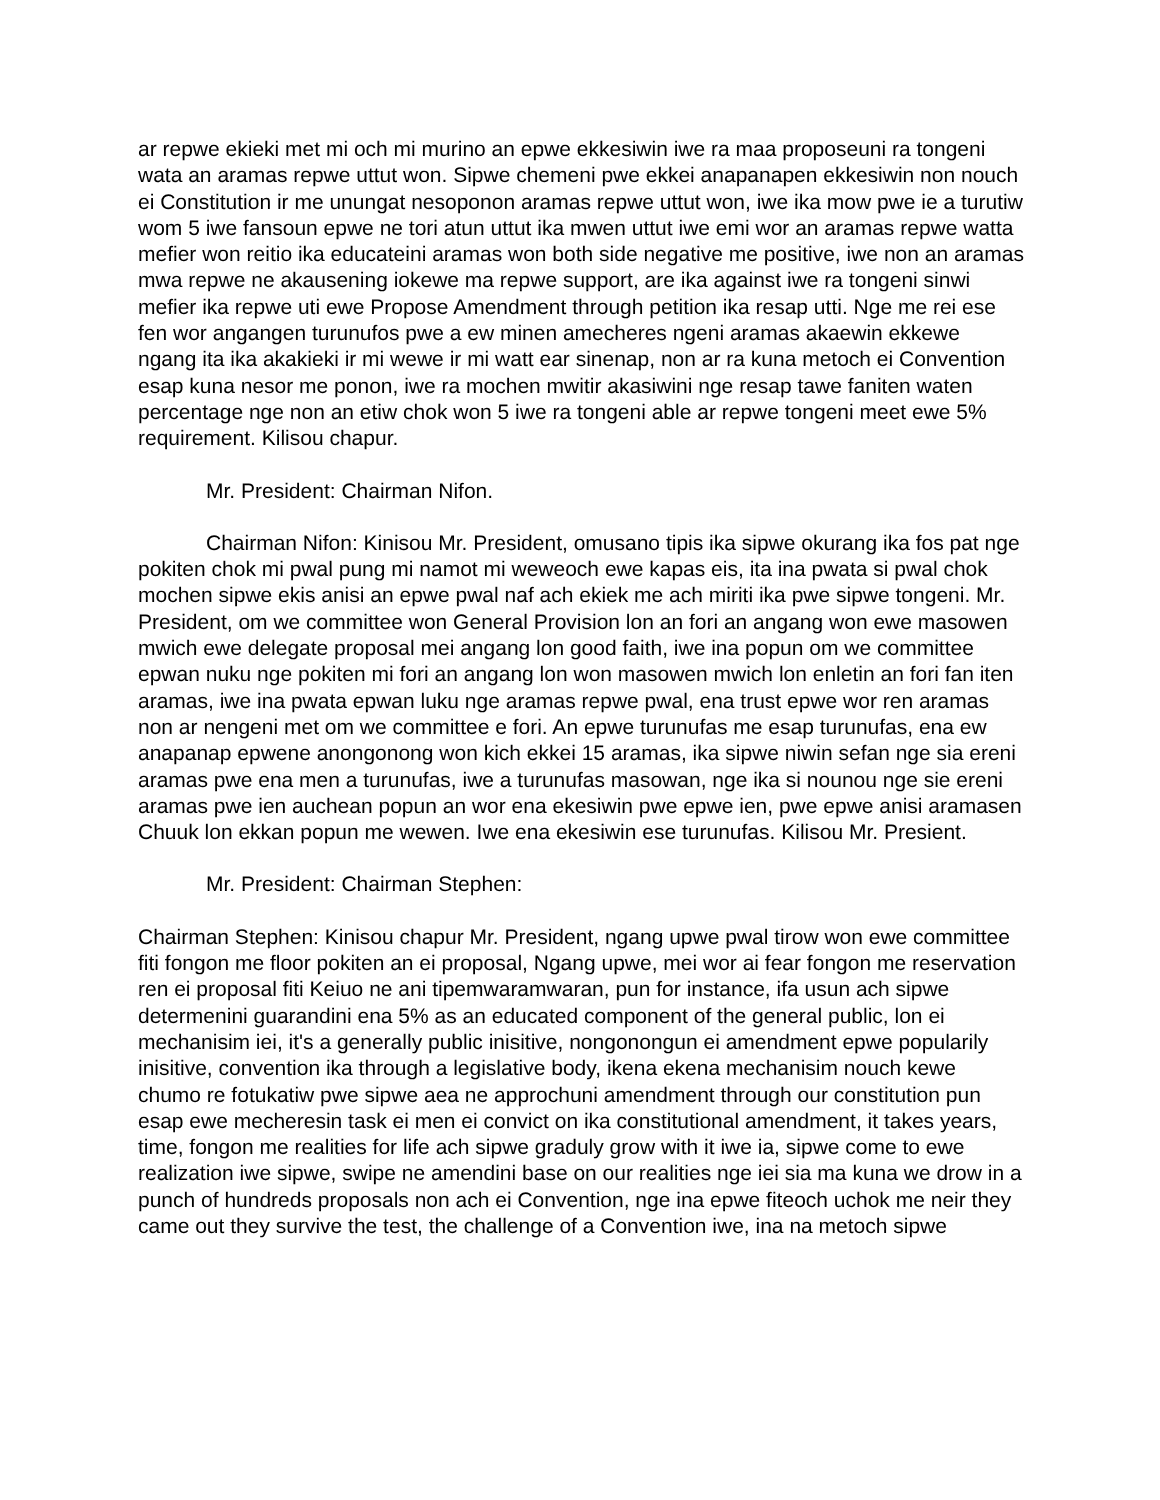ar repwe ekieki met mi och mi murino an epwe ekkesiwin iwe ra maa proposeuni ra tongeni wata an aramas repwe uttut won. Sipwe chemeni pwe ekkei anapanapen ekkesiwin non nouch ei Constitution ir me unungat nesoponon aramas repwe uttut won, iwe ika mow pwe ie a turutiw wom 5 iwe fansoun epwe ne tori atun uttut ika mwen uttut iwe emi wor an aramas repwe watta mefier won reitio ika educateini aramas won both side negative me positive, iwe non an aramas mwa repwe ne akausening iokewe ma repwe support, are ika against iwe ra tongeni sinwi mefier ika repwe uti ewe Propose Amendment through petition ika resap utti. Nge me rei ese fen wor angangen turunufos pwe a ew minen amecheres ngeni aramas akaewin ekkewe ngang ita ika akakieki ir mi wewe ir mi watt ear sinenap, non ar ra kuna metoch ei Convention esap kuna nesor me ponon, iwe ra mochen mwitir akasiwini nge resap tawe faniten waten percentage nge non an etiw chok won 5 iwe ra tongeni able ar repwe tongeni meet ewe 5% requirement. Kilisou chapur.
Mr. President: Chairman Nifon.
Chairman Nifon: Kinisou Mr. President, omusano tipis ika sipwe okurang ika fos pat nge pokiten chok mi pwal pung mi namot mi weweoch ewe kapas eis, ita ina pwata si pwal chok mochen sipwe ekis anisi an epwe pwal naf ach ekiek me ach miriti ika pwe sipwe tongeni. Mr. President, om we committee won General Provision lon an fori an angang won ewe masowen mwich ewe delegate proposal mei angang lon good faith, iwe ina popun om we committee epwan nuku nge pokiten mi fori an angang lon won masowen mwich lon enletin an fori fan iten aramas, iwe ina pwata epwan luku nge aramas repwe pwal, ena trust epwe wor ren aramas non ar nengeni met om we committee e fori. An epwe turunufas me esap turunufas, ena ew anapanap epwene anongonong won kich ekkei 15 aramas, ika sipwe niwin sefan nge sia ereni aramas pwe ena men a turunufas, iwe a turunufas masowan, nge ika si nounou nge sie ereni aramas pwe ien auchean popun an wor ena ekesiwin pwe epwe ien, pwe epwe anisi aramasen Chuuk lon ekkan popun me wewen. Iwe ena ekesiwin ese turunufas. Kilisou Mr. Presient.
Mr. President: Chairman Stephen:
Chairman Stephen: Kinisou chapur Mr. President, ngang upwe pwal tirow won ewe committee fiti fongon me floor pokiten an ei proposal, Ngang upwe, mei wor ai fear fongon me reservation ren ei proposal fiti Keiuo ne ani tipemwaramwaran, pun for instance, ifa usun ach sipwe determenini guarandini ena 5% as an educated component of the general public, lon ei mechanisim iei, it's a generally public inisitive, nongonongun ei amendment epwe popularily inisitive, convention ika through a legislative body, ikena ekena mechanisim nouch kewe chumo re fotukatiw pwe sipwe aea ne approchuni amendment through our constitution pun esap ewe mecheresin task ei men ei convict on ika constitutional amendment, it takes years, time, fongon me realities for life ach sipwe graduly grow with it iwe ia, sipwe come to ewe realization iwe sipwe, swipe ne amendini base on our realities nge iei sia ma kuna we drow in a punch of hundreds proposals non ach ei Convention, nge ina epwe fiteoch uchok me neir they came out they survive the test, the challenge of a Convention iwe, ina na metoch sipwe